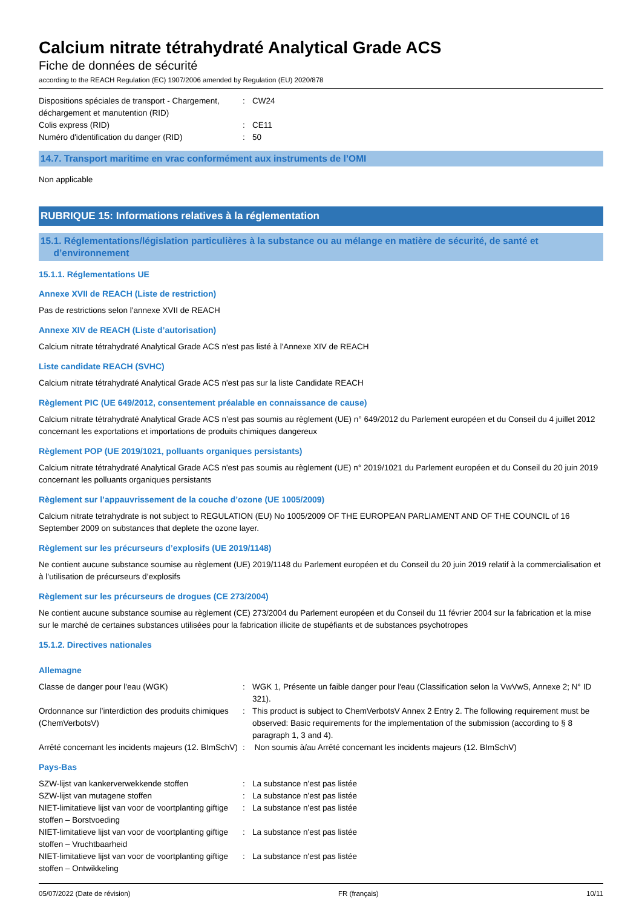Calcium nitrate tétrahydraté Analytical Grade ACS
Fiche de données de sécurité
according to the REACH Regulation (EC) 1907/2006 amended by Regulation (EU) 2020/878
| Dispositions spéciales de transport - Chargement, déchargement et manutention (RID) | : | CW24 |
| Colis express (RID) | : | CE11 |
| Numéro d'identification du danger (RID) | : | 50 |
14.7. Transport maritime en vrac conformément aux instruments de l’OMI
Non applicable
RUBRIQUE 15: Informations relatives à la réglementation
15.1. Réglementations/législation particulières à la substance ou au mélange en matière de sécurité, de santé et
d’environnement
15.1.1. Réglementations UE
Annexe XVII de REACH (Liste de restriction)
Pas de restrictions selon l'annexe XVII de REACH
Annexe XIV de REACH (Liste d’autorisation)
Calcium nitrate tétrahydraté Analytical Grade ACS n'est pas listé à l'Annexe XIV de REACH
Liste candidate REACH (SVHC)
Calcium nitrate tétrahydraté Analytical Grade ACS n'est pas sur la liste Candidate REACH
Règlement PIC (UE 649/2012, consentement préalable en connaissance de cause)
Calcium nitrate tétrahydraté Analytical Grade ACS n’est pas soumis au règlement (UE) n° 649/2012 du Parlement européen et du Conseil du 4 juillet 2012 concernant les exportations et importations de produits chimiques dangereux
Règlement POP (UE 2019/1021, polluants organiques persistants)
Calcium nitrate tétrahydraté Analytical Grade ACS n'est pas soumis au règlement (UE) n° 2019/1021 du Parlement européen et du Conseil du 20 juin 2019 concernant les polluants organiques persistants
Règlement sur l’appauvrissement de la couche d’ozone (UE 1005/2009)
Calcium nitrate tetrahydrate is not subject to REGULATION (EU) No 1005/2009 OF THE EUROPEAN PARLIAMENT AND OF THE COUNCIL of 16 September 2009 on substances that deplete the ozone layer.
Règlement sur les précurseurs d’explosifs (UE 2019/1148)
Ne contient aucune substance soumise au règlement (UE) 2019/1148 du Parlement européen et du Conseil du 20 juin 2019 relatif à la commercialisation et à l’utilisation de précurseurs d’explosifs
Règlement sur les précurseurs de drogues (CE 273/2004)
Ne contient aucune substance soumise au règlement (CE) 273/2004 du Parlement européen et du Conseil du 11 février 2004 sur la fabrication et la mise sur le marché de certaines substances utilisées pour la fabrication illicite de stupéfiants et de substances psychotropes
15.1.2. Directives nationales
Allemagne
| Classe de danger pour l'eau (WGK) | : | WGK 1, Présente un faible danger pour l'eau (Classification selon la VwVwS, Annexe 2; N° ID 321). |
| Ordonnance sur l’interdiction des produits chimiques (ChemVerbotsV) | : | This product is subject to ChemVerbotsV Annex 2 Entry 2. The following requirement must be observed: Basic requirements for the implementation of the submission (according to § 8 paragraph 1, 3 and 4). |
| Arrêté concernant les incidents majeurs (12. BImSchV) | : | Non soumis à/au Arrêté concernant les incidents majeurs (12. BImSchV) |
Pays-Bas
| SZW-lijst van kankerverwekkende stoffen | : | La substance n'est pas listée |
| SZW-lijst van mutagene stoffen | : | La substance n'est pas listée |
| NIET-limitatieve lijst van voor de voortplanting giftige stoffen – Borstvoeding | : | La substance n'est pas listée |
| NIET-limitatieve lijst van voor de voortplanting giftige stoffen – Vruchtbaarheid | : | La substance n'est pas listée |
| NIET-limitatieve lijst van voor de voortplanting giftige stoffen – Ontwikkeling | : | La substance n'est pas listée |
05/07/2022 (Date de révision) FR (français) 10/11